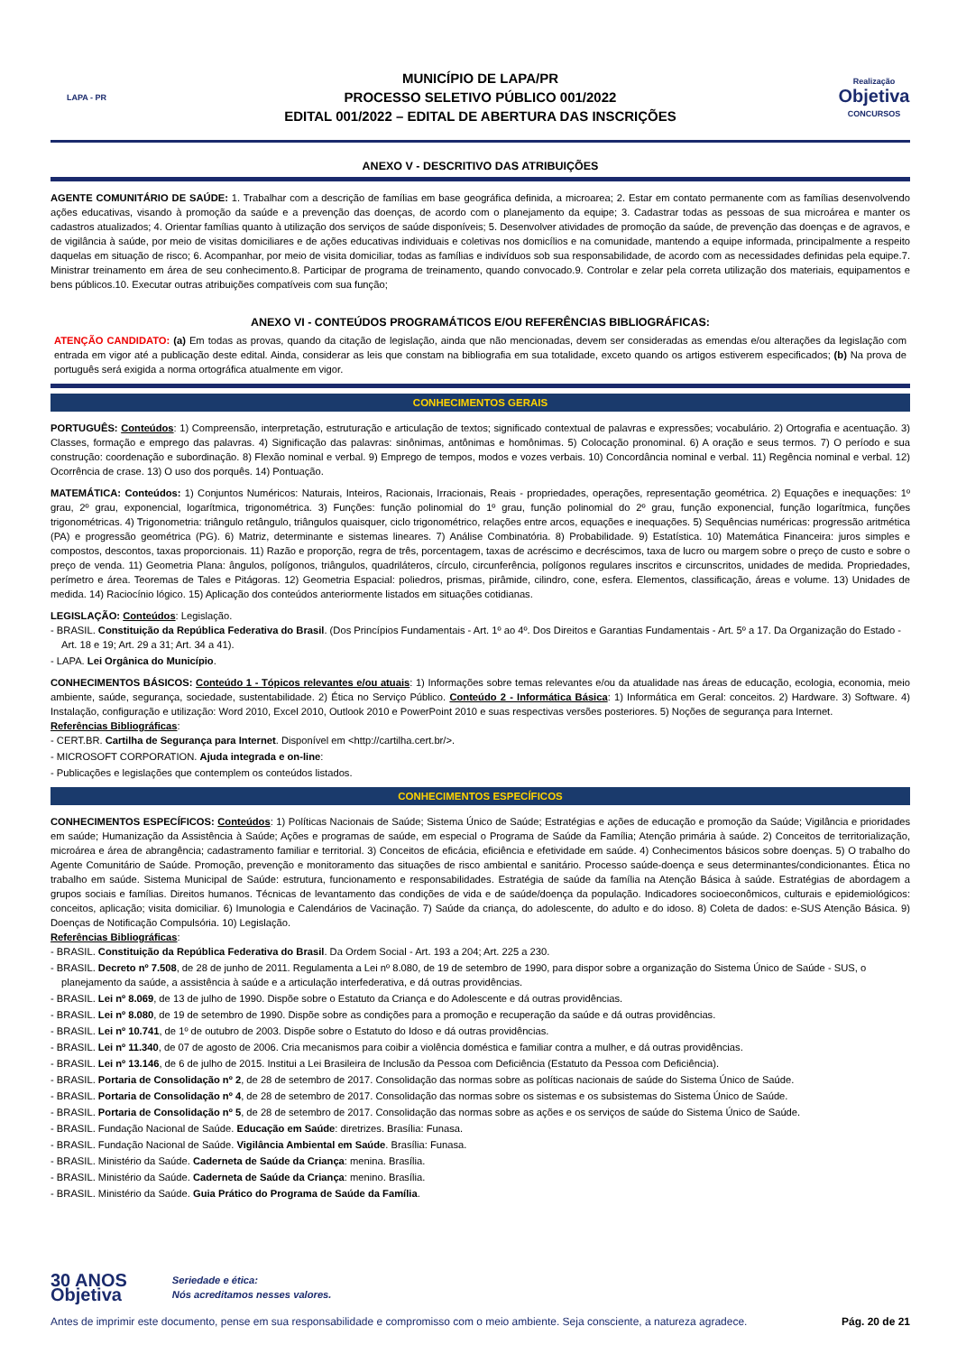LAPA - PR
MUNICÍPIO DE LAPA/PR
PROCESSO SELETIVO PÚBLICO 001/2022
EDITAL 001/2022 – EDITAL DE ABERTURA DAS INSCRIÇÕES
Realização
Objetiva
CONCURSOS
ANEXO V - DESCRITIVO DAS ATRIBUIÇÕES
AGENTE COMUNITÁRIO DE SAÚDE: 1. Trabalhar com a descrição de famílias em base geográfica definida, a microarea; 2. Estar em contato permanente com as famílias desenvolvendo ações educativas, visando à promoção da saúde e a prevenção das doenças, de acordo com o planejamento da equipe; 3. Cadastrar todas as pessoas de sua microárea e manter os cadastros atualizados; 4. Orientar famílias quanto à utilização dos serviços de saúde disponíveis; 5. Desenvolver atividades de promoção da saúde, de prevenção das doenças e de agravos, e de vigilância à saúde, por meio de visitas domiciliares e de ações educativas individuais e coletivas nos domicílios e na comunidade, mantendo a equipe informada, principalmente a respeito daquelas em situação de risco; 6. Acompanhar, por meio de visita domiciliar, todas as famílias e indivíduos sob sua responsabilidade, de acordo com as necessidades definidas pela equipe.7. Ministrar treinamento em área de seu conhecimento.8. Participar de programa de treinamento, quando convocado.9. Controlar e zelar pela correta utilização dos materiais, equipamentos e bens públicos.10. Executar outras atribuições compatíveis com sua função;
ANEXO VI - CONTEÚDOS PROGRAMÁTICOS E/OU REFERÊNCIAS BIBLIOGRÁFICAS:
ATENÇÃO CANDIDATO: (a) Em todas as provas, quando da citação de legislação, ainda que não mencionadas, devem ser consideradas as emendas e/ou alterações da legislação com entrada em vigor até a publicação deste edital. Ainda, considerar as leis que constam na bibliografia em sua totalidade, exceto quando os artigos estiverem especificados; (b) Na prova de português será exigida a norma ortográfica atualmente em vigor.
CONHECIMENTOS GERAIS
PORTUGUÊS: Conteúdos: 1) Compreensão, interpretação, estruturação e articulação de textos; significado contextual de palavras e expressões; vocabulário. 2) Ortografia e acentuação. 3) Classes, formação e emprego das palavras. 4) Significação das palavras: sinônimas, antônimas e homônimas. 5) Colocação pronominal. 6) A oração e seus termos. 7) O período e sua construção: coordenação e subordinação. 8) Flexão nominal e verbal. 9) Emprego de tempos, modos e vozes verbais. 10) Concordância nominal e verbal. 11) Regência nominal e verbal. 12) Ocorrência de crase. 13) O uso dos porquês. 14) Pontuação.
MATEMÁTICA: Conteúdos: 1) Conjuntos Numéricos: Naturais, Inteiros, Racionais, Irracionais, Reais - propriedades, operações, representação geométrica. 2) Equações e inequações: 1º grau, 2º grau, exponencial, logarítmica, trigonométrica. 3) Funções: função polinomial do 1º grau, função polinomial do 2º grau, função exponencial, função logarítmica, funções trigonométricas. 4) Trigonometria: triângulo retângulo, triângulos quaisquer, ciclo trigonométrico, relações entre arcos, equações e inequações. 5) Sequências numéricas: progressão aritmética (PA) e progressão geométrica (PG). 6) Matriz, determinante e sistemas lineares. 7) Análise Combinatória. 8) Probabilidade. 9) Estatística. 10) Matemática Financeira: juros simples e compostos, descontos, taxas proporcionais. 11) Razão e proporção, regra de três, porcentagem, taxas de acréscimo e decréscimos, taxa de lucro ou margem sobre o preço de custo e sobre o preço de venda. 11) Geometria Plana: ângulos, polígonos, triângulos, quadriláteros, círculo, circunferência, polígonos regulares inscritos e circunscritos, unidades de medida. Propriedades, perímetro e área. Teoremas de Tales e Pitágoras. 12) Geometria Espacial: poliedros, prismas, pirâmide, cilindro, cone, esfera. Elementos, classificação, áreas e volume. 13) Unidades de medida. 14) Raciocínio lógico. 15) Aplicação dos conteúdos anteriormente listados em situações cotidianas.
LEGISLAÇÃO: Conteúdos: Legislação.
- BRASIL. Constituição da República Federativa do Brasil. (Dos Princípios Fundamentais - Art. 1º ao 4º. Dos Direitos e Garantias Fundamentais - Art. 5º a 17. Da Organização do Estado - Art. 18 e 19; Art. 29 a 31; Art. 34 a 41).
- LAPA. Lei Orgânica do Município.
CONHECIMENTOS BÁSICOS: Conteúdo 1 - Tópicos relevantes e/ou atuais: 1) Informações sobre temas relevantes e/ou da atualidade nas áreas de educação, ecologia, economia, meio ambiente, saúde, segurança, sociedade, sustentabilidade. 2) Ética no Serviço Público. Conteúdo 2 - Informática Básica: 1) Informática em Geral: conceitos. 2) Hardware. 3) Software. 4) Instalação, configuração e utilização: Word 2010, Excel 2010, Outlook 2010 e PowerPoint 2010 e suas respectivas versões posteriores. 5) Noções de segurança para Internet.
Referências Bibliográficas:
- CERT.BR. Cartilha de Segurança para Internet. Disponível em <http://cartilha.cert.br/>.
- MICROSOFT CORPORATION. Ajuda integrada e on-line:
- Publicações e legislações que contemplem os conteúdos listados.
CONHECIMENTOS ESPECÍFICOS
CONHECIMENTOS ESPECÍFICOS: Conteúdos: 1) Políticas Nacionais de Saúde; Sistema Único de Saúde; Estratégias e ações de educação e promoção da Saúde; Vigilância e prioridades em saúde; Humanização da Assistência à Saúde; Ações e programas de saúde, em especial o Programa de Saúde da Família; Atenção primária à saúde. 2) Conceitos de territorialização, microárea e área de abrangência; cadastramento familiar e territorial. 3) Conceitos de eficácia, eficiência e efetividade em saúde. 4) Conhecimentos básicos sobre doenças. 5) O trabalho do Agente Comunitário de Saúde. Promoção, prevenção e monitoramento das situações de risco ambiental e sanitário. Processo saúde-doença e seus determinantes/condicionantes. Ética no trabalho em saúde. Sistema Municipal de Saúde: estrutura, funcionamento e responsabilidades. Estratégia de saúde da família na Atenção Básica à saúde. Estratégias de abordagem a grupos sociais e famílias. Direitos humanos. Técnicas de levantamento das condições de vida e de saúde/doença da população. Indicadores socioeconômicos, culturais e epidemiológicos: conceitos, aplicação; visita domiciliar. 6) Imunologia e Calendários de Vacinação. 7) Saúde da criança, do adolescente, do adulto e do idoso. 8) Coleta de dados: e-SUS Atenção Básica. 9) Doenças de Notificação Compulsória. 10) Legislação.
Referências Bibliográficas:
- BRASIL. Constituição da República Federativa do Brasil. Da Ordem Social - Art. 193 a 204; Art. 225 a 230.
- BRASIL. Decreto nº 7.508, de 28 de junho de 2011. Regulamenta a Lei nº 8.080, de 19 de setembro de 1990, para dispor sobre a organização do Sistema Único de Saúde - SUS, o planejamento da saúde, a assistência à saúde e a articulação interfederativa, e dá outras providências.
- BRASIL. Lei nº 8.069, de 13 de julho de 1990. Dispõe sobre o Estatuto da Criança e do Adolescente e dá outras providências.
- BRASIL. Lei nº 8.080, de 19 de setembro de 1990. Dispõe sobre as condições para a promoção e recuperação da saúde e dá outras providências.
- BRASIL. Lei nº 10.741, de 1º de outubro de 2003. Dispõe sobre o Estatuto do Idoso e dá outras providências.
- BRASIL. Lei nº 11.340, de 07 de agosto de 2006. Cria mecanismos para coibir a violência doméstica e familiar contra a mulher, e dá outras providências.
- BRASIL. Lei nº 13.146, de 6 de julho de 2015. Institui a Lei Brasileira de Inclusão da Pessoa com Deficiência (Estatuto da Pessoa com Deficiência).
- BRASIL. Portaria de Consolidação nº 2, de 28 de setembro de 2017. Consolidação das normas sobre as políticas nacionais de saúde do Sistema Único de Saúde.
- BRASIL. Portaria de Consolidação nº 4, de 28 de setembro de 2017. Consolidação das normas sobre os sistemas e os subsistemas do Sistema Único de Saúde.
- BRASIL. Portaria de Consolidação nº 5, de 28 de setembro de 2017. Consolidação das normas sobre as ações e os serviços de saúde do Sistema Único de Saúde.
- BRASIL. Fundação Nacional de Saúde. Educação em Saúde: diretrizes. Brasília: Funasa.
- BRASIL. Fundação Nacional de Saúde. Vigilância Ambiental em Saúde. Brasília: Funasa.
- BRASIL. Ministério da Saúde. Caderneta de Saúde da Criança: menina. Brasília.
- BRASIL. Ministério da Saúde. Caderneta de Saúde da Criança: menino. Brasília.
- BRASIL. Ministério da Saúde. Guia Prático do Programa de Saúde da Família.
30 ANOS
Objetiva
Seriedade e ética:
Nós acreditamos nesses valores.
Antes de imprimir este documento, pense em sua responsabilidade e compromisso com o meio ambiente. Seja consciente, a natureza agradece. Pág. 20 de 21